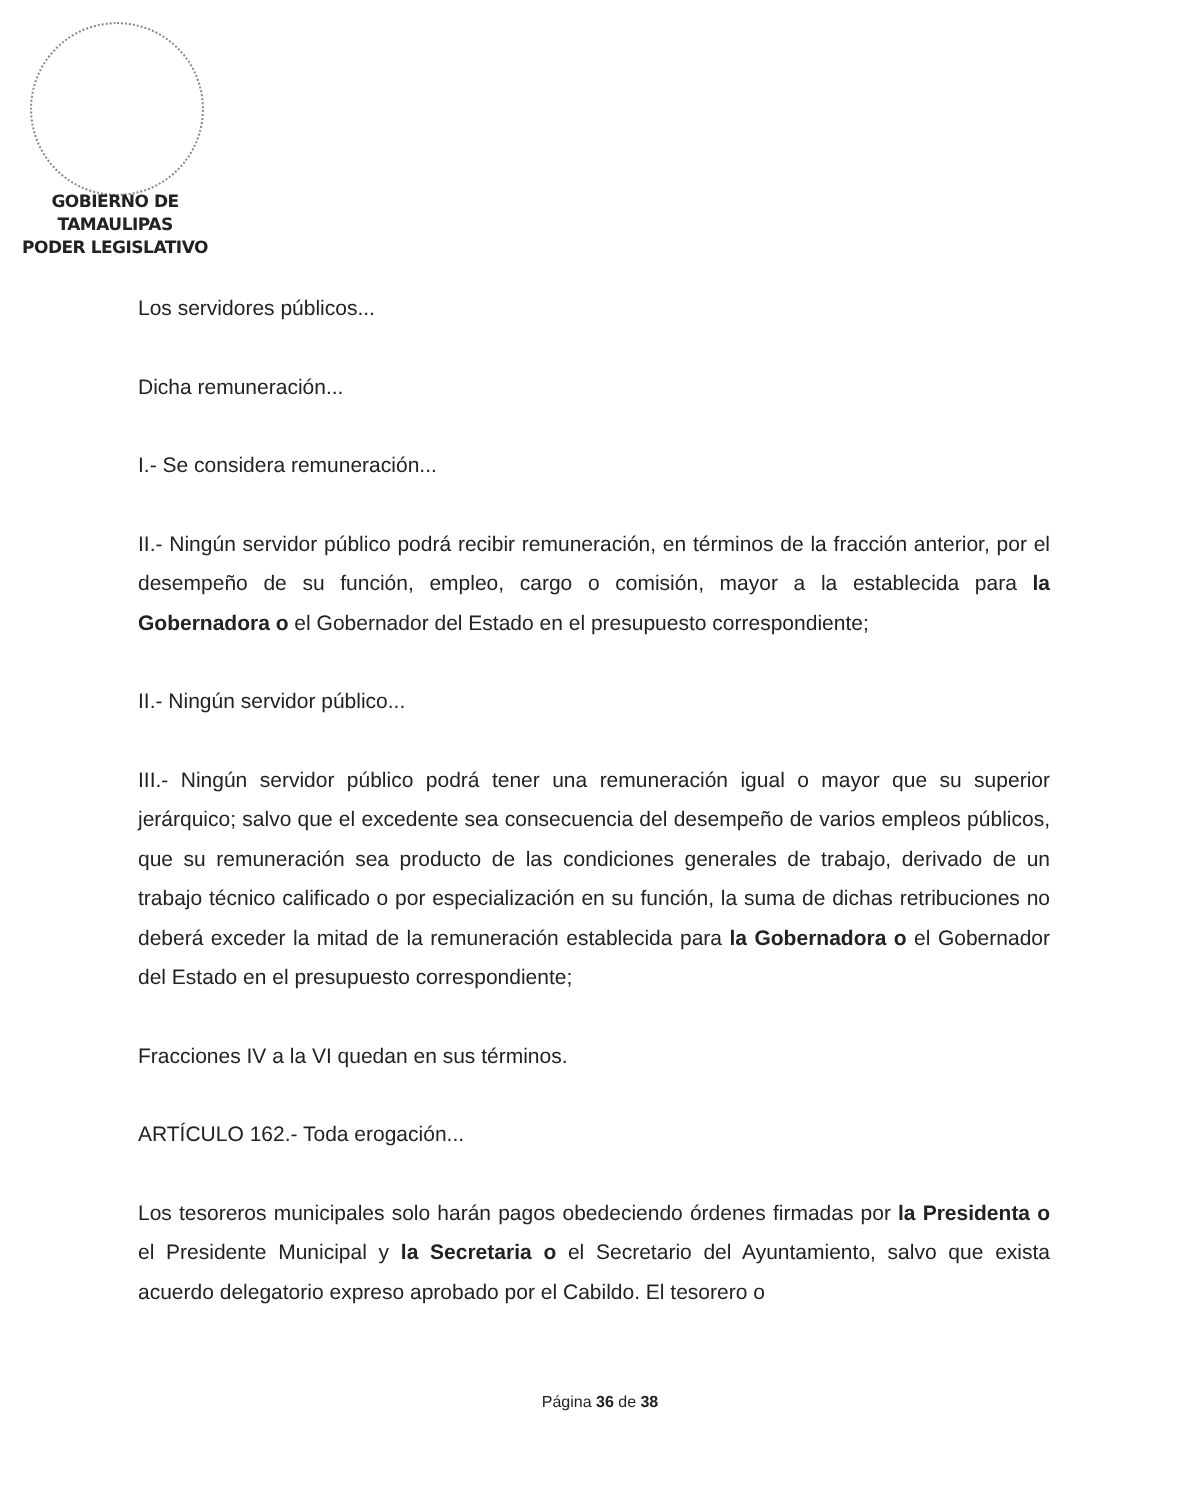GOBIERNO DE TAMAULIPAS
PODER LEGISLATIVO
Los servidores públicos...
Dicha remuneración...
I.- Se considera remuneración...
II.- Ningún servidor público podrá recibir remuneración, en términos de la fracción anterior, por el desempeño de su función, empleo, cargo o comisión, mayor a la establecida para la Gobernadora o el Gobernador del Estado en el presupuesto correspondiente;
II.- Ningún servidor público...
III.- Ningún servidor público podrá tener una remuneración igual o mayor que su superior jerárquico; salvo que el excedente sea consecuencia del desempeño de varios empleos públicos, que su remuneración sea producto de las condiciones generales de trabajo, derivado de un trabajo técnico calificado o por especialización en su función, la suma de dichas retribuciones no deberá exceder la mitad de la remuneración establecida para la Gobernadora o el Gobernador del Estado en el presupuesto correspondiente;
Fracciones IV a la VI quedan en sus términos.
ARTÍCULO 162.- Toda erogación...
Los tesoreros municipales solo harán pagos obedeciendo órdenes firmadas por la Presidenta o el Presidente Municipal y la Secretaria o el Secretario del Ayuntamiento, salvo que exista acuerdo delegatorio expreso aprobado por el Cabildo. El tesorero o
Página 36 de 38